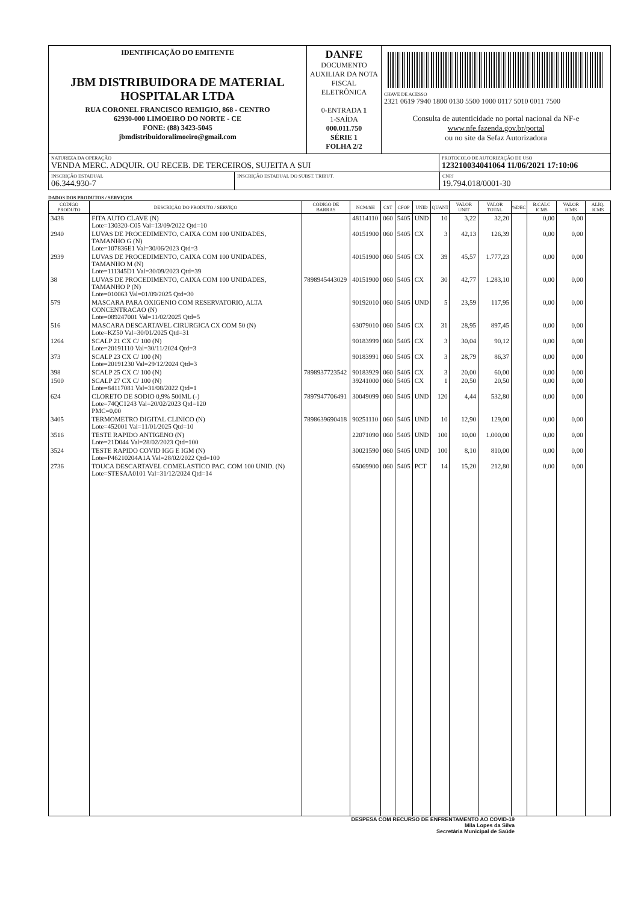IDENTIFICAÇÃO DO EMITENTE
JBM DISTRIBUIDORA DE MATERIAL HOSPITALAR LTDA
RUA CORONEL FRANCISCO REMIGIO, 868 - CENTRO
62930-000 LIMOEIRO DO NORTE - CE
FONE: (88) 3423-5045
jbmdistribuidoralimoeiro@gmail.com
DANFE
DOCUMENTO AUXILIAR DA NOTA FISCAL ELETRÔNICA
0-ENTRADA 1
1-SAÍDA
000.011.750
SÉRIE 1
FOLHA 2/2
CHAVE DE ACESSO
2321 0619 7940 1800 0130 5500 1000 0117 5010 0011 7500
Consulta de autenticidade no portal nacional da NF-e
www.nfe.fazenda.gov.br/portal
ou no site da Sefaz Autorizadora
NATUREZA DA OPERAÇÃO
VENDA MERC. ADQUIR. OU RECEB. DE TERCEIROS, SUJEITA A SUI
PROTOCOLO DE AUTORIZAÇÃO DE USO
123210034041064 11/06/2021 17:10:06
INSCRIÇÃO ESTADUAL
06.344.930-7
INSCRIÇÃO ESTADUAL DO SUBST. TRIBUT. CNPJ
19.794.018/0001-30
DADOS DOS PRODUTOS / SERVIÇOS
| CÓDIGO PRODUTO | DESCRIÇÃO DO PRODUTO / SERVIÇO | CÓDIGO DE BARRAS | NCM/SH | CST | CFOP | UNID | QUANT | VALOR UNIT | VALOR TOTAL | %DEC | B.CÁLC ICMS | VALOR ICMS | ALÍQ. ICMS |
| --- | --- | --- | --- | --- | --- | --- | --- | --- | --- | --- | --- | --- | --- |
| 3438 | FITA AUTO CLAVE (N) Lote=130320-C05 Val=13/09/2022 Qtd=10 | | 48114110 | 060 | 5405 | UND | 10 | 3,22 | 32,20 | | 0,00 | 0,00 | |
| 2940 | LUVAS DE PROCEDIMENTO, CAIXA COM 100 UNIDADES, TAMANHO G (N) Lote=107836E1 Val=30/06/2023 Qtd=3 | | 40151900 | 060 | 5405 | CX | 3 | 42,13 | 126,39 | | 0,00 | 0,00 | |
| 2939 | LUVAS DE PROCEDIMENTO, CAIXA COM 100 UNIDADES, TAMANHO M (N) Lote=111345D1 Val=30/09/2023 Qtd=39 | | 40151900 | 060 | 5405 | CX | 39 | 45,57 | 1.777,23 | | 0,00 | 0,00 | |
| 38 | LUVAS DE PROCEDIMENTO, CAIXA COM 100 UNIDADES, TAMANHO P (N) Lote=010063 Val=01/09/2025 Qtd=30 | 7898945443029 | 40151900 | 060 | 5405 | CX | 30 | 42,77 | 1.283,10 | | 0,00 | 0,00 | |
| 579 | MASCARA PARA OXIGENIO COM RESERVATORIO, ALTA CONCENTRACAO (N) Lote=089247001 Val=11/02/2025 Qtd=5 | | 90192010 | 060 | 5405 | UND | 5 | 23,59 | 117,95 | | 0,00 | 0,00 | |
| 516 | MASCARA DESCARTAVEL CIRURGICA CX COM 50 (N) Lote=KZ50 Val=30/01/2025 Qtd=31 | | 63079010 | 060 | 5405 | CX | 31 | 28,95 | 897,45 | | 0,00 | 0,00 | |
| 1264 | SCALP 21 CX C/ 100 (N) Lote=20191110 Val=30/11/2024 Qtd=3 | | 90183999 | 060 | 5405 | CX | 3 | 30,04 | 90,12 | | 0,00 | 0,00 | |
| 373 | SCALP 23 CX C/ 100 (N) Lote=20191230 Val=29/12/2024 Qtd=3 | | 90183991 | 060 | 5405 | CX | 3 | 28,79 | 86,37 | | 0,00 | 0,00 | |
| 398 | SCALP 25 CX C/ 100 (N) | 7898937723542 | 90183929 | 060 | 5405 | CX | 3 | 20,00 | 60,00 | | 0,00 | 0,00 | |
| 1500 | SCALP 27 CX C/ 100 (N) Lote=84117081 Val=31/08/2022 Qtd=1 | | 39241000 | 060 | 5405 | CX | 1 | 20,50 | 20,50 | | 0,00 | 0,00 | |
| 624 | CLORETO DE SODIO 0,9% 500ML (-) Lote=74QC1243 Val=20/02/2023 Qtd=120 PMC=0,00 | 7897947706491 | 30049099 | 060 | 5405 | UND | 120 | 4,44 | 532,80 | | 0,00 | 0,00 | |
| 3405 | TERMOMETRO DIGITAL CLINICO (N) Lote=452001 Val=11/01/2025 Qtd=10 | 7898639690418 | 90251110 | 060 | 5405 | UND | 10 | 12,90 | 129,00 | | 0,00 | 0,00 | |
| 3516 | TESTE RAPIDO ANTIGENO (N) Lote=21D044 Val=28/02/2023 Qtd=100 | | 22071090 | 060 | 5405 | UND | 100 | 10,00 | 1.000,00 | | 0,00 | 0,00 | |
| 3524 | TESTE RAPIDO COVID IGG E IGM (N) Lote=P46210204A1A Val=28/02/2022 Qtd=100 | | 30021590 | 060 | 5405 | UND | 100 | 8,10 | 810,00 | | 0,00 | 0,00 | |
| 2736 | TOUCA DESCARTAVEL COMELASTICO PAC. COM 100 UNID. (N) Lote=STESAA0101 Val=31/12/2024 Qtd=14 | | 65069900 | 060 | 5405 | PCT | 14 | 15,20 | 212,80 | | 0,00 | 0,00 | |
DESPESA COM RECURSO DE ENFRENTAMENTO AO COVID-19
Mila Lopes da Silva
Secretária Municipal de Saúde